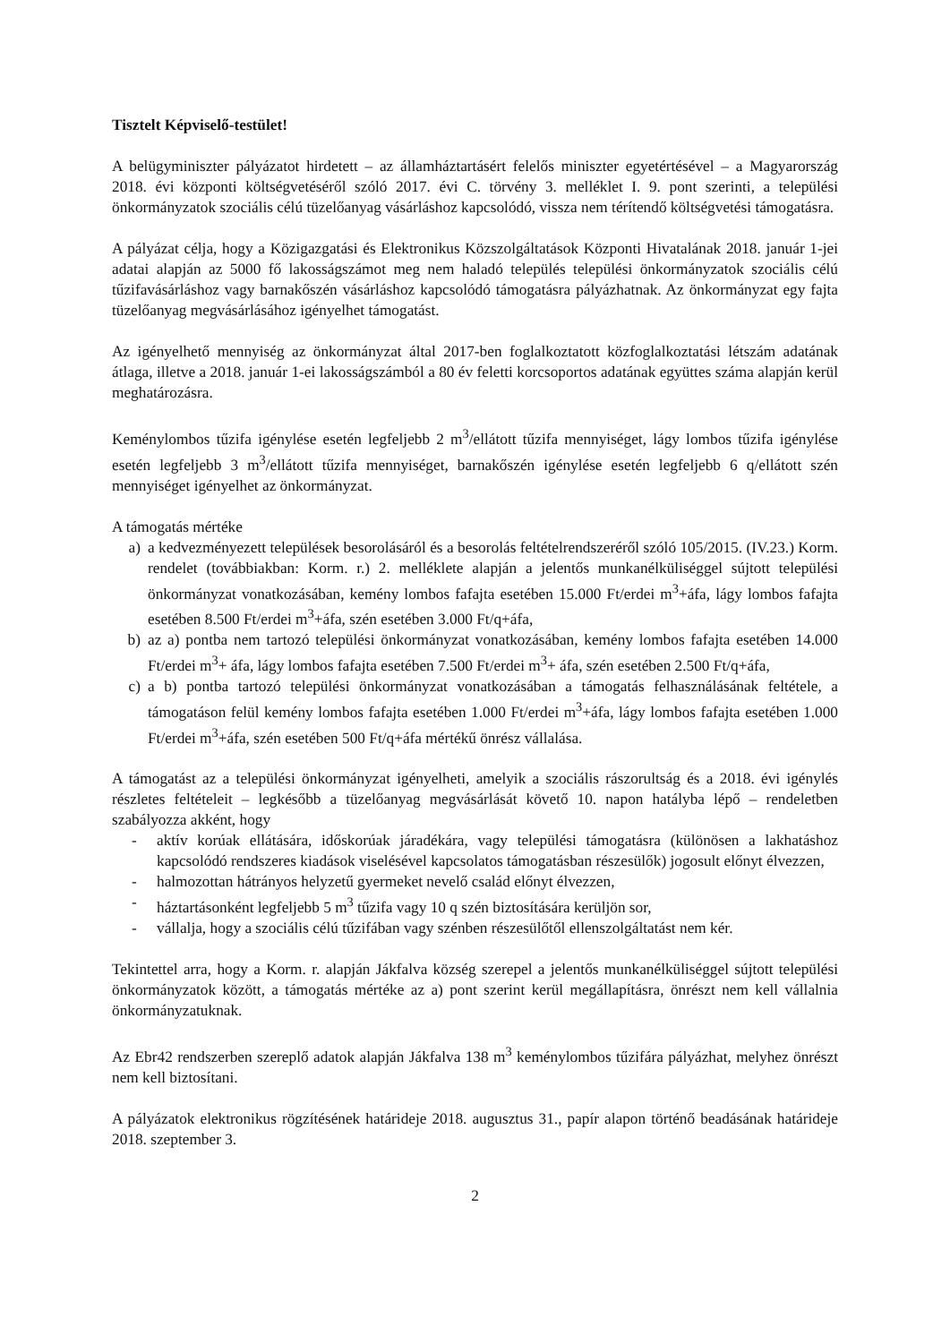Tisztelt Képviselő-testület!
A belügyminiszter pályázatot hirdetett – az államháztartásért felelős miniszter egyetértésével – a Magyarország 2018. évi központi költségvetéséről szóló 2017. évi C. törvény 3. melléklet I. 9. pont szerinti, a települési önkormányzatok szociális célú tüzelőanyag vásárláshoz kapcsolódó, vissza nem térítendő költségvetési támogatásra.
A pályázat célja, hogy a Közigazgatási és Elektronikus Közszolgáltatások Központi Hivatalának 2018. január 1-jei adatai alapján az 5000 fő lakosságszámot meg nem haladó település települési önkormányzatok szociális célú tűzifavásárláshoz vagy barnakőszén vásárláshoz kapcsolódó támogatásra pályázhatnak. Az önkormányzat egy fajta tüzelőanyag megvásárlásához igényelhet támogatást.
Az igényelhető mennyiség az önkormányzat által 2017-ben foglalkoztatott közfoglalkoztatási létszám adatának átlaga, illetve a 2018. január 1-ei lakosságszámból a 80 év feletti korcsoportos adatának együttes száma alapján kerül meghatározásra.
Keménylombos tűzifa igénylése esetén legfeljebb 2 m<sup>3</sup>/ellátott tűzifa mennyiséget, lágy lombos tűzifa igénylése esetén legfeljebb 3 m<sup>3</sup>/ellátott tűzifa mennyiséget, barnakőszén igénylése esetén legfeljebb 6 q/ellátott szén mennyiséget igényelhet az önkormányzat.
A támogatás mértéke
a) a kedvezményezett települések besorolásáról és a besorolás feltételrendszeréről szóló 105/2015. (IV.23.) Korm. rendelet (továbbiakban: Korm. r.) 2. melléklete alapján a jelentős munkanélküliséggel sújtott települési önkormányzat vonatkozásában, kemény lombos fafajta esetében 15.000 Ft/erdei m<sup>3</sup>+áfa, lágy lombos fafajta esetében 8.500 Ft/erdei m<sup>3</sup>+áfa, szén esetében 3.000 Ft/q+áfa,
b) az a) pontba nem tartozó települési önkormányzat vonatkozásában, kemény lombos fafajta esetében 14.000 Ft/erdei m<sup>3</sup>+ áfa, lágy lombos fafajta esetében 7.500 Ft/erdei m<sup>3</sup>+ áfa, szén esetében 2.500 Ft/q+áfa,
c) a b) pontba tartozó települési önkormányzat vonatkozásában a támogatás felhasználásának feltétele, a támogatáson felül kemény lombos fafajta esetében 1.000 Ft/erdei m<sup>3</sup>+áfa, lágy lombos fafajta esetében 1.000 Ft/erdei m<sup>3</sup>+áfa, szén esetében 500 Ft/q+áfa mértékű önrész vállalása.
A támogatást az a települési önkormányzat igényelheti, amelyik a szociális rászorultság és a 2018. évi igénylés részletes feltételeit – legkésőbb a tüzelőanyag megvásárlását követő 10. napon hatályba lépő – rendeletben szabályozza akként, hogy
- aktív korúak ellátására, időskorúak járadékára, vagy települési támogatásra (különösen a lakhatáshoz kapcsolódó rendszeres kiadások viselésével kapcsolatos támogatásban részesülők) jogosult előnyt élvezzen,
- halmozottan hátrányos helyzetű gyermeket nevelő család előnyt élvezzen,
- háztartásonként legfeljebb 5 m<sup>3</sup> tűzifa vagy 10 q szén biztosítására kerüljön sor,
- vállalja, hogy a szociális célú tűzifában vagy szénben részesülőtől ellenszolgáltatást nem kér.
Tekintettel arra, hogy a Korm. r. alapján Jákfalva község szerepel a jelentős munkanélküliséggel sújtott települési önkormányzatok között, a támogatás mértéke az a) pont szerint kerül megállapításra, önrészt nem kell vállalnia önkormányzatuknak.
Az Ebr42 rendszerben szereplő adatok alapján Jákfalva 138 m<sup>3</sup> keménylombos tűzifára pályázhat, melyhez önrészt nem kell biztosítani.
A pályázatok elektronikus rögzítésének határideje 2018. augusztus 31., papír alapon történő beadásának határideje 2018. szeptember 3.
2